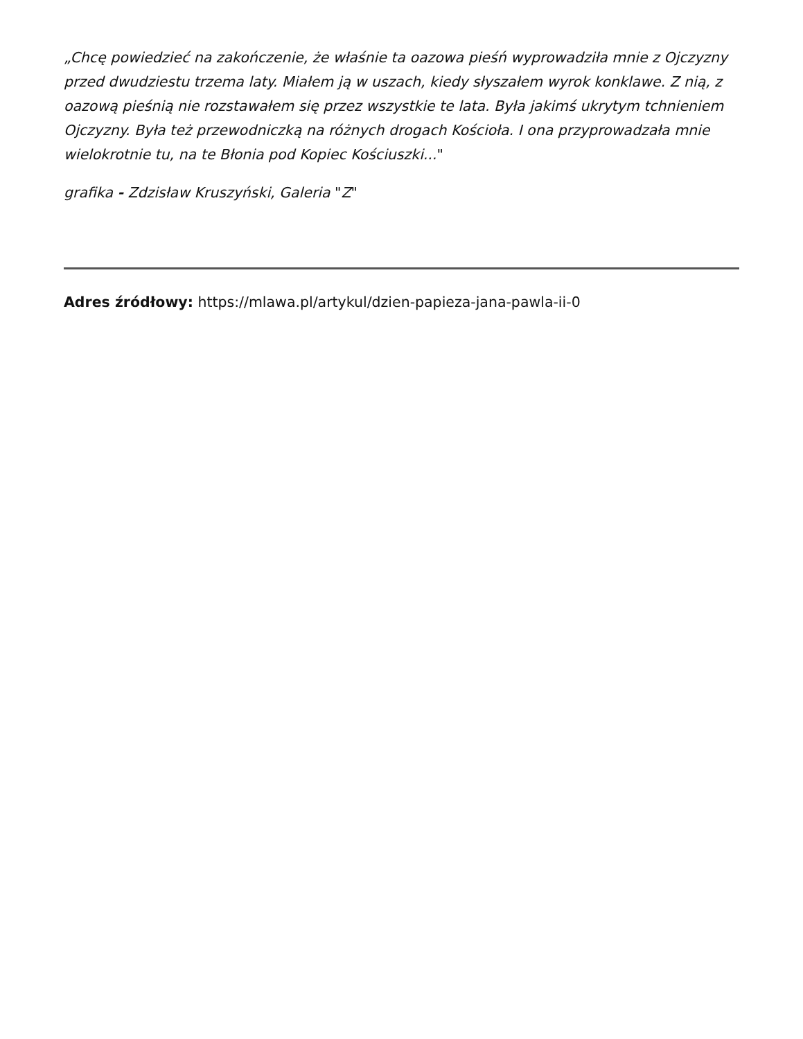„Chcę powiedzieć na zakończenie, że właśnie ta oazowa pieśń wyprowadziła mnie z Ojczyzny przed dwudziestu trzema laty. Miałem ją w uszach, kiedy słyszałem wyrok konklawe. Z nią, z oazową pieśnią nie rozstawałem się przez wszystkie te lata. Była jakimś ukrytym tchnieniem Ojczyzny. Była też przewodniczką na różnych drogach Kościoła. I ona przyprowadzała mnie wielokrotnie tu, na te Błonia pod Kopiec Kościuszki..."
grafika - Zdzisław Kruszyński, Galeria "Z"
Adres źródłowy: https://mlawa.pl/artykul/dzien-papieza-jana-pawla-ii-0